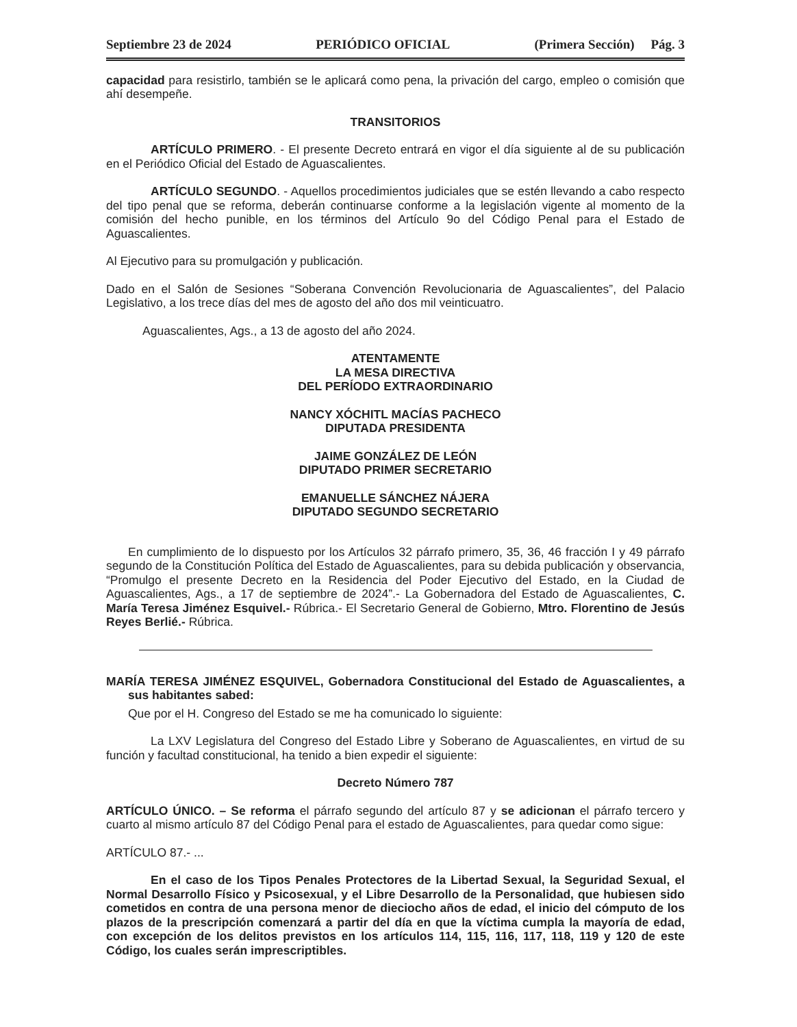Septiembre 23 de 2024 PERIÓDICO OFICIAL (Primera Sección) Pág. 3
capacidad para resistirlo, también se le aplicará como pena, la privación del cargo, empleo o comisión que ahí desempeñe.
TRANSITORIOS
ARTÍCULO PRIMERO. - El presente Decreto entrará en vigor el día siguiente al de su publicación en el Periódico Oficial del Estado de Aguascalientes.
ARTÍCULO SEGUNDO. - Aquellos procedimientos judiciales que se estén llevando a cabo respecto del tipo penal que se reforma, deberán continuarse conforme a la legislación vigente al momento de la comisión del hecho punible, en los términos del Artículo 9o del Código Penal para el Estado de Aguascalientes.
Al Ejecutivo para su promulgación y publicación.
Dado en el Salón de Sesiones “Soberana Convención Revolucionaria de Aguascalientes”, del Palacio Legislativo, a los trece días del mes de agosto del año dos mil veinticuatro.
Aguascalientes, Ags., a 13 de agosto del año 2024.
ATENTAMENTE
LA MESA DIRECTIVA
DEL PERÍODO EXTRAORDINARIO
NANCY XÓCHITL MACÍAS PACHECO
DIPUTADA PRESIDENTA
JAIME GONZÁLEZ DE LEÓN
DIPUTADO PRIMER SECRETARIO
EMANUELLE SÁNCHEZ NÁJERA
DIPUTADO SEGUNDO SECRETARIO
En cumplimiento de lo dispuesto por los Artículos 32 párrafo primero, 35, 36, 46 fracción I y 49 párrafo segundo de la Constitución Política del Estado de Aguascalientes, para su debida publicación y observancia, “Promulgo el presente Decreto en la Residencia del Poder Ejecutivo del Estado, en la Ciudad de Aguascalientes, Ags., a 17 de septiembre de 2024”.- La Gobernadora del Estado de Aguascalientes, C. María Teresa Jiménez Esquivel.- Rúbrica.- El Secretario General de Gobierno, Mtro. Florentino de Jesús Reyes Berlié.- Rúbrica.
MARÍA TERESA JIMÉNEZ ESQUIVEL, Gobernadora Constitucional del Estado de Aguascalientes, a sus habitantes sabed:
Que por el H. Congreso del Estado se me ha comunicado lo siguiente:
La LXV Legislatura del Congreso del Estado Libre y Soberano de Aguascalientes, en virtud de su función y facultad constitucional, ha tenido a bien expedir el siguiente:
Decreto Número 787
ARTÍCULO ÚNICO. – Se reforma el párrafo segundo del artículo 87 y se adicionan el párrafo tercero y cuarto al mismo artículo 87 del Código Penal para el estado de Aguascalientes, para quedar como sigue:
ARTÍCULO 87.- ...
En el caso de los Tipos Penales Protectores de la Libertad Sexual, la Seguridad Sexual, el Normal Desarrollo Físico y Psicosexual, y el Libre Desarrollo de la Personalidad, que hubiesen sido cometidos en contra de una persona menor de dieciocho años de edad, el inicio del cómputo de los plazos de la prescripción comenzará a partir del día en que la víctima cumpla la mayoría de edad, con excepción de los delitos previstos en los artículos 114, 115, 116, 117, 118, 119 y 120 de este Código, los cuales serán imprescriptibles.